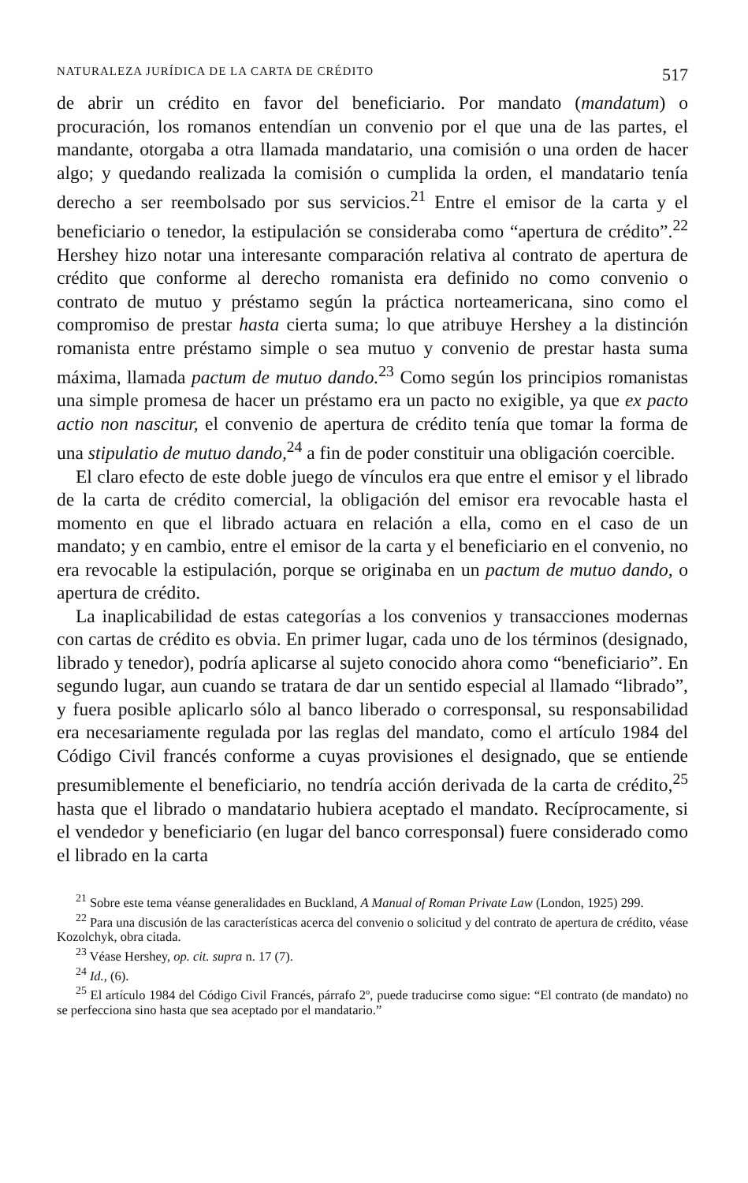NATURALEZA JURÍDICA DE LA CARTA DE CRÉDITO 517
de abrir un crédito en favor del beneficiario. Por mandato (mandatum) o procuración, los romanos entendían un convenio por el que una de las partes, el mandante, otorgaba a otra llamada mandatario, una comisión o una orden de hacer algo; y quedando realizada la comisión o cumplida la orden, el mandatario tenía derecho a ser reembolsado por sus servicios.<sup>21</sup> Entre el emisor de la carta y el beneficiario o tenedor, la estipulación se consideraba como “apertura de crédito”.<sup>22</sup> Hershey hizo notar una interesante comparación relativa al contrato de apertura de crédito que conforme al derecho romanista era definido no como convenio o contrato de mutuo y préstamo según la práctica norteamericana, sino como el compromiso de prestar hasta cierta suma; lo que atribuye Hershey a la distinción romanista entre préstamo simple o sea mutuo y convenio de prestar hasta suma máxima, llamada pactum de mutuo dando.<sup>23</sup> Como según los principios romanistas una simple promesa de hacer un préstamo era un pacto no exigible, ya que ex pacto actio non nascitur, el convenio de apertura de crédito tenía que tomar la forma de una stipulatio de mutuo dando,<sup>24</sup> a fin de poder constituir una obligación coercible.
El claro efecto de este doble juego de vínculos era que entre el emisor y el librado de la carta de crédito comercial, la obligación del emisor era revocable hasta el momento en que el librado actuara en relación a ella, como en el caso de un mandato; y en cambio, entre el emisor de la carta y el beneficiario en el convenio, no era revocable la estipulación, porque se originaba en un pactum de mutuo dando, o apertura de crédito.
La inaplicabilidad de estas categorías a los convenios y transacciones modernas con cartas de crédito es obvia. En primer lugar, cada uno de los términos (designado, librado y tenedor), podría aplicarse al sujeto conocido ahora como “beneficiario”. En segundo lugar, aun cuando se tratara de dar un sentido especial al llamado “librado”, y fuera posible aplicarlo sólo al banco liberado o corresponsal, su responsabilidad era necesariamente regulada por las reglas del mandato, como el artículo 1984 del Código Civil francés conforme a cuyas provisiones el designado, que se entiende presumiblemente el beneficiario, no tendría acción derivada de la carta de crédito,<sup>25</sup> hasta que el librado o mandatario hubiera aceptado el mandato. Recíprocamente, si el vendedor y beneficiario (en lugar del banco corresponsal) fuere considerado como el librado en la carta
<sup>21</sup> Sobre este tema véanse generalidades en Buckland, A Manual of Roman Private Law (London, 1925) 299.
<sup>22</sup> Para una discusión de las características acerca del convenio o solicitud y del contrato de apertura de crédito, véase Kozolchyk, obra citada.
<sup>23</sup> Véase Hershey, op. cit. supra n. 17 (7).
<sup>24</sup> Id., (6).
<sup>25</sup> El artículo 1984 del Código Civil Francés, párrafo 2º, puede traducirse como sigue: “El contrato (de mandato) no se perfecciona sino hasta que sea aceptado por el mandatario.”